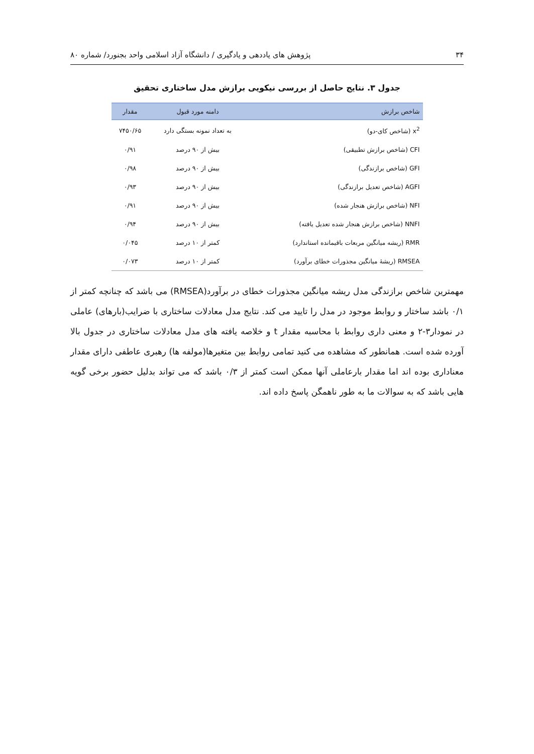۳۴ پژوهش های یاددهی و یادگیری / دانشگاه آزاد اسلامی واحد بجنورد/ شماره ۸۰
جدول ۳. نتایج حاصل از بررسی نیکویی برازش مدل ساختاری تحقیق
| شاخص برازش | دامنه مورد قبول | مقدار |
| --- | --- | --- |
| x<sup>2</sup> (شاخص کای-دو) | به تعداد نمونه بستگی دارد | ۷۴۵۰/۶۵ |
| CFI (شاخص برازش تطبیقی) | بیش از ۹۰ درصد | ۰/۹۱ |
| GFI (شاخص برازندگی) | بیش از ۹۰ درصد | ۰/۹۸ |
| AGFI (شاخص تعدیل برازندگی) | بیش از ۹۰ درصد | ۰/۹۳ |
| NFI (شاخص برازش هنجار شده) | بیش از ۹۰ درصد | ۰/۹۱ |
| NNFI (شاخص برازش هنجار شده تعدیل یافته) | بیش از ۹۰ درصد | ۰/۹۴ |
| RMR (ریشه میانگین مربعات باقیمانده استاندارد) | کمتر از ۱۰ درصد | ۰/۰۴۵ |
| RMSEA (ریشهٔ میانگین مجذورات خطای برآورد) | کمتر از ۱۰ درصد | ۰/۰۷۳ |
مهمترین شاخص برازندگی مدل ریشه میانگین مجذورات خطای در برآورد(RMSEA) می باشد که چنانچه کمتر از ۰/۱ باشد ساختار و روابط موجود در مدل را تایید می کند. نتایج مدل معادلات ساختاری با ضرایب(بارهای) عاملی در نمودار۳-۲ و معنی داری روابط با محاسبه مقدار t و خلاصه یافته های مدل معادلات ساختاری در جدول بالا آورده شده است. همانطور که مشاهده می کنید تمامی روابط بین متغیرها(مولفه ها) رهبری عاطفی دارای مقدار معناداری بوده اند اما مقدار بارعاملی آنها ممکن است کمتر از ۰/۳ باشد که می تواند بدلیل حضور برخی گویه هایی باشد که به سوالات ما به طور ناهمگن پاسخ داده اند.